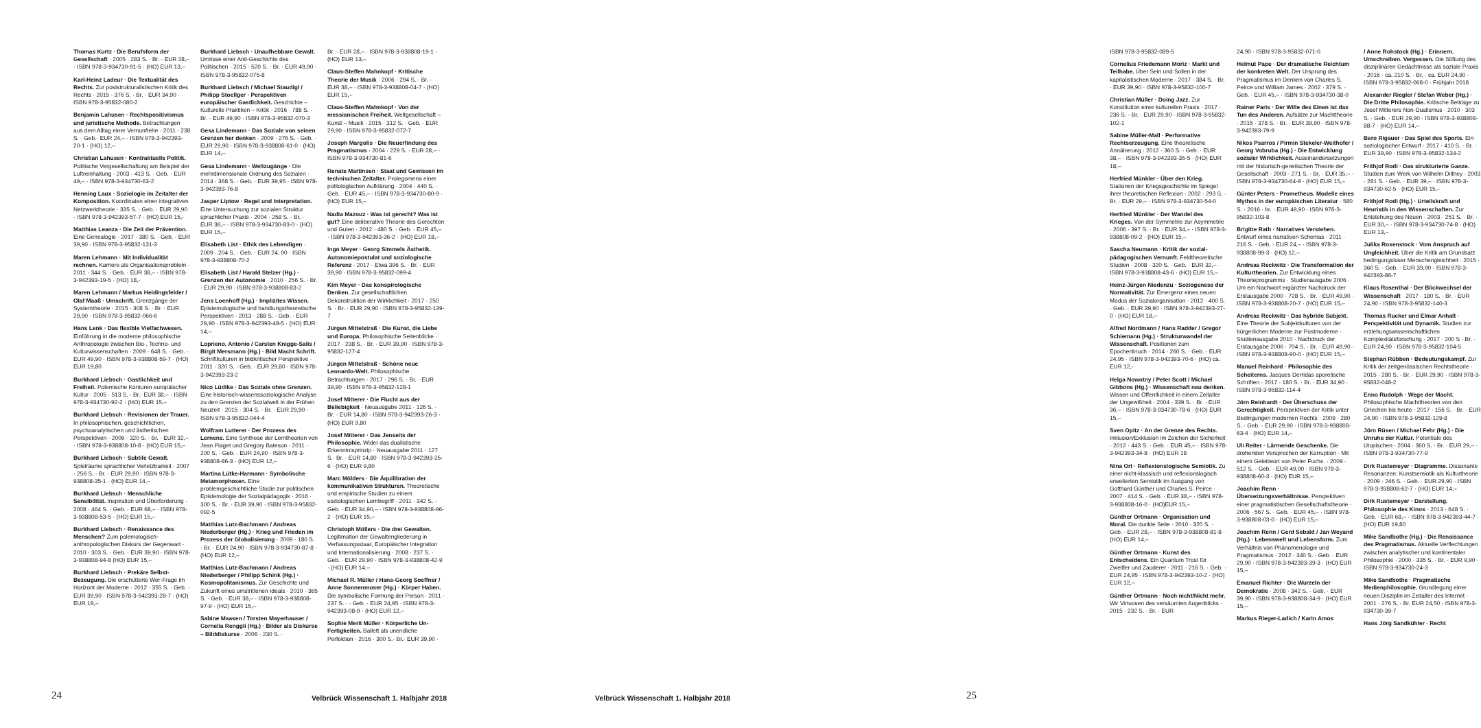Thomas Kurtz · Die Berufsform der Gesellschaft · 2005 · 283 S. · Br. · EUR 28,– · ISBN 978-3-934730-91-5 · (HO) EUR 13,–
Karl-Heinz Ladeur · Die Textualität des Rechts. Zur poststrukturalistischen Kritik des Rechts · 2015 · 376 S. · Br. · EUR 34,90 · ISBN 978-3-95832-080-2
Benjamin Lahusen · Rechtspositivismus und juristische Methode. Betrachtungen aus dem Alltag einer Vernunftehe · 2011 · 238 S. · Geb.· EUR 24,– · ISBN 978-3-942393-20-1 · (HO) 12,–
Christian Lahusen · Kontraktuelle Politik. Politische Vergesellschaftung am Beispiel der Luftreinhaltung · 2003 · 413 S. · Geb. · EUR 49,– · ISBN 978-3-934730-63-2
Henning Laux · Soziologie im Zeitalter der Komposition. Koordinaten einer integrativen Netzwerktheorie · 335 S. · Geb. · EUR 29,90 · ISBN 978-3-942393-57-7 · (HO) EUR 15,-
Matthias Leanza · Die Zeit der Prävention. Eine Genealogie · 2017 · 380 S. · Geb. · EUR 39,90 · ISBN 978-3-95832-131-3
Maren Lehmann · Mit Individualität rechnen. Karriere als Organisationsproblem · 2011 · 344 S. · Geb. · EUR 38,– · ISBN 978-3-942393-19-5 · (HO) 18,-
Maren Lehmann / Markus Heidingsfelder / Olaf Maaß · Umschrift. Grenzgänge der Systemtheorie · 2015 · 308 S. · Br. · EUR 29,90 · ISBN 978-3-95832-066-6
Hans Lenk · Das flexible Vielfachwesen. Einführung in die moderne philosophische Anthropologie zwischen Bio-, Techno- und Kulturwissenschaften · 2009 · 648 S. · Geb. · EUR 49,90 · ISBN 978-3-938808-59-7 · (HO) EUR 19,80
Burkhard Liebsch · Gastlichkeit und Freiheit. Polemische Konturen europäischer Kultur · 2005 · 513 S. · Br.· EUR 38,– · ISBN 978-3-934730-92-2 · (HO) EUR 15,–
Burkhard Liebsch · Revisionen der Trauer. In philosophischen, geschichtlichen, psychoanalytischen und ästhetischen Perspektiven · 2006 · 320 S. · Br. · EUR 32,– · ISBN 978-3-938808-10-8 · (HO) EUR 15,–
Burkhard Liebsch · Subtile Gewalt. Spielräume sprachlicher Verletzbarkeit · 2007 · 256 S. · Br. · EUR 29,90 · ISBN 978-3-938808-35-1 · (HO) EUR 14,–
Burkhard Liebsch · Menschliche Sensibilität. Inspiration und Überforderung · 2008 · 464 S. · Geb. · EUR 68,– · ISBN 978-3-938808-53-5 · (HO) EUR 15,–
Burkhard Liebsch · Renaissance des Menschen? Zum polemologisch-anthropologischen Diskurs der Gegenwart · 2010 · 303 S. · Geb. · EUR 39,90 · ISBN 978-3-938808-94-8 (HO) EUR 15,–
Burkhard Liebsch · Prekäre Selbst-Bezeugung. Die erschütterte Wer-Frage im Horizont der Moderne · 2012 · 355 S. · Geb. · EUR 39,90 · ISBN 978-3-942393-28-7 · (HO) EUR 18,–
Burkhard Liebsch · Unaufhebbare Gewalt. Umrisse einer Anti-Geschichte des Politischen · 2015 · 520 S. · Br. · EUR 49,90 · ISBN 978-3-95832-075-8
Burkhard Liebsch / Michael Staudigl / Philipp Stoellger · Perspektiven europäischer Gastlichkeit. Geschichte – Kulturelle Praktiken – Kritik · 2016 · 788 S. · Br. · EUR 49,90 · ISBN 978-3-95832-070-3
Gesa Lindemann · Das Soziale von seinen Grenzen her denken · 2009 · 276 S. · Geb. · EUR 29,90 · ISBN 978-3-938808-61-0 · (HO) EUR 14,–
Gesa Lindemann · Weltzugänge · Die mehrdimensionale Ordnung des Sozialen · 2014 · 368 S. · Geb. · EUR 39,95 · ISBN 978-3-942393-76-8
Jasper Liptow · Regel und Interpretation. Eine Untersuchung zur sozialen Struktur sprachlicher Praxis · 2004 · 258 S. · Br. · EUR 36,– · ISBN 978-3-934730-83-0 · (HO) EUR 15,–
Elisabeth List · Ethik des Lebendigen · 2009 · 204 S. · Geb. · EUR 24, 90 · ISBN 978-3-938808-70-2
Elisabeth List / Harald Stelzer (Hg.) · Grenzen der Autonomie · 2010 · 256 S. · Br. · EUR 29,90 · ISBN 978-3-938808-83-2
Jens Loenhoff (Hg.) · Implizites Wissen. Epistemologische und handlungstheoretische Perspektiven · 2013 · 288 S. · Geb. · EUR 29,90 · ISBN 978-3-942393-48-5 · (HO) EUR 14,–
Loprieno, Antonio / Carsten Knigge-Salis / Birgit Mersmann (Hg.) · Bild Macht Schrift. Schriftkulturen in bildkritischer Perspektive · 2011 · 320 S. · Geb. · EUR 29,80 · ISBN 978-3-942393-23-2
Nico Lüdtke · Das Soziale ohne Grenzen. Eine historisch-wissenssoziologische Analyse zu den Grenzen der Sozialwelt in der Frühen Neuzeit · 2015 · 304 S. · Br. · EUR 29,90 · ISBN 978-3-95832-044-4
Wolfram Lutterer · Der Prozess des Lernens. Eine Synthese der Lerntheorien von Jean Piaget und Gregory Bateson · 2011 · 200 S. · Geb. · EUR 24,90 · ISBN 978-3-938808-86-3 · (HO) EUR 12,–
Martina Lütke-Harmann · Symbolische Metamorphosen. Eine problemgeschichtliche Studie zur politischen Epistemologie der Sozialpädagogik · 2016 · 300 S. · Br. · EUR 39,90 · ISBN 978-3-95832-092-5
Matthias Lutz-Bachmann / Andreas Niederberger (Hg.) · Krieg und Frieden im Prozess der Globalisierung · 2009 · 180 S. · Br. · EUR 24,90 · ISBN 978-3-934730-87-8 · (HO) EUR 12,–
Matthias Lutz-Bachmann / Andreas Niederberger / Philipp Schink (Hg.) · Kosmopolitanismus. Zur Geschichte und Zukunft eines umstrittenen Ideals · 2010 · 365 S. · Geb. · EUR 38,– · ISBN 978-3-938808-97-9 · (HO) EUR 15,–
Sabine Maasen / Torsten Mayerhauser / Cornelia Renggli (Hg.) · Bilder als Diskurse – Bilddiskurse · 2006 · 230 S. ·
Br. · EUR 28,– · ISBN 978-3-938808-19-1 · (HO) EUR 13,–
Claus-Steffen Mahnkopf · Kritische Theorie der Musik · 2006 · 294 S. · Br. · EUR 38,– · ISBN 978-3-938808-04-7 · (HO) EUR 15,–
Claus-Steffen Mahnkopf · Von der messianischen Freiheit. Weltgesellschaft – Kunst – Musik · 2015 · 312 S. · Geb. · EUR 29,90 · ISBN 978-3-95832-072-7
Joseph Margolis · Die Neuerfindung des Pragmatismus · 2004 · 229 S. · EUR 28,– · ISBN 978-3-934730-81-6
Renate Martinsen · Staat und Gewissen im technischen Zeitalter. Prolegomena einer politologischen Aufklärung · 2004 · 440 S. · Geb. · EUR 45,– · ISBN 978-3-934730-80-9 · (HO) EUR 15,–
Nadia Mazouz · Was ist gerecht? Was ist gut? Eine deliberative Theorie des Gerechten und Guten · 2012 · 480 S. · Geb. · EUR 45,– · ISBN 978-3-942393-36-2 · (HO) EUR 18,–
Ingo Meyer · Georg Simmels Ästhetik. Autonomiepostulat und soziologische Referenz · 2017 · Etwa 396 S. · Br. · EUR 39,90 · ISBN 978-3-95832-099-4
Kim Meyer · Das konspirologische Denken. Zur gesellschaftlichen Dekonstruktion der Wirklichkeit · 2017 · 250 S. · Br. · EUR 29,90 · ISBN 978-3-95832-139-7
Jürgen Mittelstraß · Die Kunst, die Liebe und Europa. Philosophische Seitenblicke · 2017 · 238 S. · Br. · EUR 39,90 · ISBN 978-3-95832-127-4
Jürgen Mittelstraß · Schöne neue Leonardo-Welt. Philosophische Betrachtungen · 2017 · 296 S. · Br. · EUR 39,90 · ISBN 978-3-95832-128-1
Josef Mitterer · Die Flucht aus der Beliebigkeit · Neuausgabe 2011 · 126 S. · Br. · EUR 14,80 · ISBN 978-3-942393-26-3 · (HO) EUR 9,80
Josef Mitterer · Das Jenseits der Philosophie. Wider das dualistische Erkenntnisprinzip · Neuausgabe 2011 · 127 S.· Br. · EUR 14,80 · ISBN 978-3-942393-25-6 · (HO) EUR 9,80
Marc Mölders · Die Äquilibration der kommunikativen Strukturen. Theoretische und empirische Studien zu einem soziologischen Lernbegriff · 2011 · 342 S. · Geb. · EUR 34,90,– · ISBN 978-3-938808-96-2 · (HO) EUR 15,–
Christoph Möllers · Die drei Gewalten. Legitimation der Gewaltengliederung in Verfassungsstaat, Europäischer Integration und Internationalisierung · 2008 · 237 S. · Geb. · EUR 29,90 · ISBN 978-3-938808-42-9 · (HO) EUR 14,–
Michael R. Müller / Hans-Georg Soeffner / Anne Sonnenmoser (Hg.) · Körper Haben. Die symbolische Formung der Person · 2011 · 237 S. · · Geb. · EUR 24,95 · ISBN 978-3-942393-08-9 · (HO) EUR 12,–
Sophie Merit Müller · Körperliche Un-Fertigkeiten. Ballett als unendliche Perfektion · 2016 · 300 S.· Br.· EUR 39,90 ·
24
Velbrück Wissenschaft 1. Halbjahr 2018
ISBN 978-3-95832-089-5
Cornelius Friedemann Moriz · Markt und Teilhabe. Über Sein und Sollen in der kapitalistischen Moderne · 2017 · 384 S. · Br. · EUR 39,90 · ISBN 978-3-95832-100-7
Christian Müller · Doing Jazz. Zur Konstitution einer kulturellen Praxis · 2017 · 236 S. · Br. · EUR 29,90 · ISBN 978-3-95832-102-1
Sabine Müller-Mall · Performative Rechtserzeugung. Eine theoretische Annäherung · 2012 · 360 S. · Geb. · EUR 38,– · ISBN 978-3-942393-35-5 · (HO) EUR 18,–
Herfried Münkler · Über den Krieg. Stationen der Kriegsgeschichte im Spiegel ihrer theoretischen Reflexion · 2002 · 293 S. · Br. · EUR 29,– · ISBN 978-3-934730-54-0
Herfried Münkler · Der Wandel des Krieges. Von der Symmetrie zur Asymmetrie · 2006 · 397 S. · Br. · EUR 34,– · ISBN 978-3-938808-09-2 · (HO) EUR 15,–
Sascha Neumann · Kritik der sozial-pädagogischen Vernunft. Feldtheoretische Studien · 2008 · 320 S. · Geb. · EUR 32,– · ISBN 978-3-938808-43-6 · (HO) EUR 15,–
Heinz-Jürgen Niedenzu · Soziogenese der Normativität. Zur Emergenz eines neuen Modus der Sozialorganisation · 2012 · 400 S. · Geb. · EUR 39,90 · ISBN 978-3-942393-27-0 · (HO) EUR 18,–
Alfred Nordmann / Hans Radder / Gregor Schiemann (Hg.) · Strukturwandel der Wissenschaft. Positionen zum Epochenbruch · 2014 · 260 S. · Geb. · EUR 24,95 · ISBN 978-3-942393-70-6 · (HO) ca. EUR 12,-
Helga Nowotny / Peter Scott / Michael Gibbons (Hg.) · Wissenschaft neu denken. Wissen und Öffentlichkeit in einem Zeitalter der Ungewißheit · 2004 · 339 S. · Br. · EUR 36,– · ISBN 978-3-934730-78-6 · (HO) EUR 15,–
Sven Opitz · An der Grenze des Rechts. Inklusion/Exklusion im Zeichen der Sicherheit · 2012 · 443 S. · Geb. · EUR 45,– · ISBN 978-3-942393-34-8 · (HO) EUR 18
Nina Ort · Reflexionslogische Semiotik. Zu einer nicht-klassisch und reflexionslogisch erweiterten Semiotik im Ausgang von Gotthard Günther und Charles S. Peirce · 2007 · 414 S. · Geb. · EUR 38,– · ISBN 978-3-938808-16-0 · (HO)EUR 15,–
Günther Ortmann · Organisation und Moral. Die dunkle Seite · 2010 · 320 S. · Geb. · EUR 28,– · ISBN 978-3-938808-81-8 · (HO) EUR 14,–
Günther Ortmann · Kunst des Entscheidens. Ein Quantum Trost für Zweifler und Zauderer · 2011 · 216 S. · Geb. · EUR 24,95 · ISBN 978-3-942393-10-2 · (HO) EUR 12,–
Günther Ortmann · Noch nicht/Nicht mehr. Wir Virtuosen des versäumten Augenblicks · 2015 · 232 S. · Br. · EUR
24,90 · ISBN 978-3-95832-071-0
Helmut Pape · Der dramatische Reichtum der konkreten Welt. Der Ursprung des Pragmatismus im Denken von Charles S. Peirce und William James · 2002 · 379 S. · Geb. · EUR 45,– · ISBN 978-3-934730-38-0
Rainer Paris · Der Wille des Einen ist das Tun des Anderen. Aufsätze zur Machttheorie · 2015 · 378 S. · Br. · EUR 39,90 · ISBN 978-3-942393-79-9
Nikos Psarros / Pirmin Stekeler-Weithofer / Georg Vobruba (Hg.) · Die Entwicklung sozialer Wirklichkeit. Auseinandersetzungen mit der historisch-genetischen Theorie der Gesellschaft · 2003 · 271 S. · Br. · EUR 35,– · ISBN 978-3-934730-64-9 · (HO) EUR 15,–
Günter Peters · Prometheus. Modelle eines Mythos in der europäischen Literatur · 580 S. · 2016 · br. · EUR 49,90 · ISBN 978-3-95832-103-8
Brigitte Rath · Narratives Verstehen. Entwurf eines narrativen Schemas · 2011 · 216 S. · Geb. · EUR 24,– · ISBN 978-3-938808-99-3 · (HO) 12,–
Andreas Reckwitz · Die Transformation der Kulturtheorien. Zur Entwicklung eines Theorieprogramms · Studienausgabe 2006 · Um ein Nachwort ergänzter Nachdruck der Erstausgabe 2000 · 728 S. · Br. · EUR 49,90 · ISBN 978-3-938808-20-7 · (HO) EUR 15,–
Andreas Reckwitz · Das hybride Subjekt. Eine Theorie der Subjektkulturen von der bürgerlichen Moderne zur Postmoderne · Studienausgabe 2010 · Nachdruck der Erstausgabe 2006 · 704 S. · Br. · EUR 49,90 · ISBN 978-3-938808-90-0 · (HO) EUR 15,–
Manuel Reinhard · Philosophie des Scheiterns. Jacques Derridas aporetische Schriften · 2017 · 180 S. · Br. · EUR 34,90 · ISBN 978-3-95832-114-4
Jörn Reinhardt · Der Überschuss der Gerechtigkeit. Perspektiven der Kritik unter Bedingungen modernen Rechts · 2009 · 280 S. · Geb. · EUR 29,90 · ISBN 978-3-938808-63-4 · (HO) EUR 14,–
Uli Reiter · Lärmende Geschenke. Die drohenden Versprechen der Korruption · Mit einem Geleitwort von Peter Fuchs. · 2009 · 512 S. · Geb. · EUR 49,90 · ISBN 978-3-938808-60-3 · (HO) EUR 15,–
Joachim Renn · Übersetzungsverhältnisse. Perspektiven einer pragmatistischen Gesellschaftstheorie · 2006 · 567 S. · Geb. · EUR 45,– · ISBN 978-3-938808-03-0 · (HO) EUR 15,–
Joachim Renn / Gerd Sebald / Jan Weyand (Hg.) · Lebenswelt und Lebensform. Zum Verhältnis von Phänomenologie und Pragmatismus · 2012 · 340 S. · Geb. · EUR 29,90 · ISBN 978-3-942393-39-3 · (HO) EUR 15,–
Emanuel Richter · Die Wurzeln der Demokratie · 2008 · 342 S. · Geb. · EUR 39,90 · ISBN 978-3-938808-34-9 · (HO) EUR 15,–
Markus Rieger-Ladich / Karin Amos
/ Anne Rohstock (Hg.) · Erinnern. Umschreiben. Vergessen. Die Stiftung des disziplinären Gedächtnisse als soziale Praxis · 2016 · ca. 210 S. · Br. · ca. EUR 24,90 · ISBN 978-3-95832-068-0 · Frühjahr 2018
Alexander Riegler / Stefan Weber (Hg.) · Die Dritte Philosophie. Kritische Beiträge zu Josef Mitterers Non-Dualismus · 2010 · 303 S. · Geb. · EUR 29,90 · ISBN 978-3-938808-88-7 · (HO) EUR 14,–
Bero Rigauer · Das Spiel des Sports. Ein soziologischer Entwurf · 2017 · 410 S. · Br. · EUR 39,90 · ISBN 978-3-95832-134-2
Frithjof Rodi · Das strukturierte Ganze. Studien zum Werk von Wilhelm Dilthey · 2003 · 281 S. · Geb. · EUR 39,– · ISBN 978-3-934730-62-5 · (HO) EUR 15,–
Frithjof Rodi (Hg.) · Urteilskraft und Heuristik in den Wissenschaften. Zur Entstehung des Neuen · 2003 · 251 S. · Br. · EUR 30,– · ISBN 978-3-934730-74-8 · (HO) EUR 13,–
Julika Rosenstock · Vom Anspruch auf Ungleichheit. Über die Kritik am Grundsatz bedingungsloser Menschengleichheit · 2015 · 360 S. · Geb. · EUR 39,90 · ISBN 978-3-942393-86-7
Klaus Rosenthal · Der Blickwechsel der Wissenschaft · 2017 · 180 S. · Br. · EUR 24,90 · ISBN 978-3-95832-140-3
Thomas Rucker und Elmar Anhalt · Perspektivität und Dynamik. Studien zur erziehungswissenschaftlichen Komplexitätsforschung · 2017 · 200 S · Br. · EUR 24,90 · ISBN 978-3-95832-104-5
Stephan Rübben · Bedeutungskampf. Zur Kritik der zeitgenössischen Rechtstheorie · 2015 · 280 S. · Br. · EUR 29,90 · ISBN 978-3-95832-048-2
Enno Rudolph · Wege der Macht. Philosophische Machttheorien von den Griechen bis heute · 2017 · 156 S. · Br. · EUR 24,90 · ISBN 978-3-95832-129-8
Jörn Rüsen / Michael Fehr (Hg.) · Die Unruhe der Kultur. Potentiale des Utopischen · 2004 · 360 S. · Br. · EUR 29,– · ISBN 978-3-934730-77-9
Dirk Rustemeyer · Diagramme. Dissonante Resonanzen: Kunstsemiotik als Kulturtheorie · 2009 · 246 S. · Geb. · EUR 29,90 · ISBN 978-3-938808-62-7 · (HO) EUR 14,–
Dirk Rustemeyer · Darstellung. Philosophie des Kinos · 2013 · 648 S. · Geb. · EUR 68,– · ISBN 978-3-942393-44-7 · (HO) EUR 19,80
Mike Sandbothe (Hg.) · Die Renaissance des Pragmatismus. Aktuelle Verflechtungen zwischen analytischer und kontinentaler Philosophie · 2000 · 335 S. · Br. · EUR 9,90 · ISBN 978-3-934730-24-3
Mike Sandbothe · Pragmatische Medienphilosophie. Grundlegung einer neuen Disziplin im Zeitalter des Internet · 2001 · 276 S. · Br. EUR 24,50 · ISBN 978-3-934730-39-7
Hans Jörg Sandkühler · Recht
Velbrück Wissenschaft 1. Halbjahr 2018
25